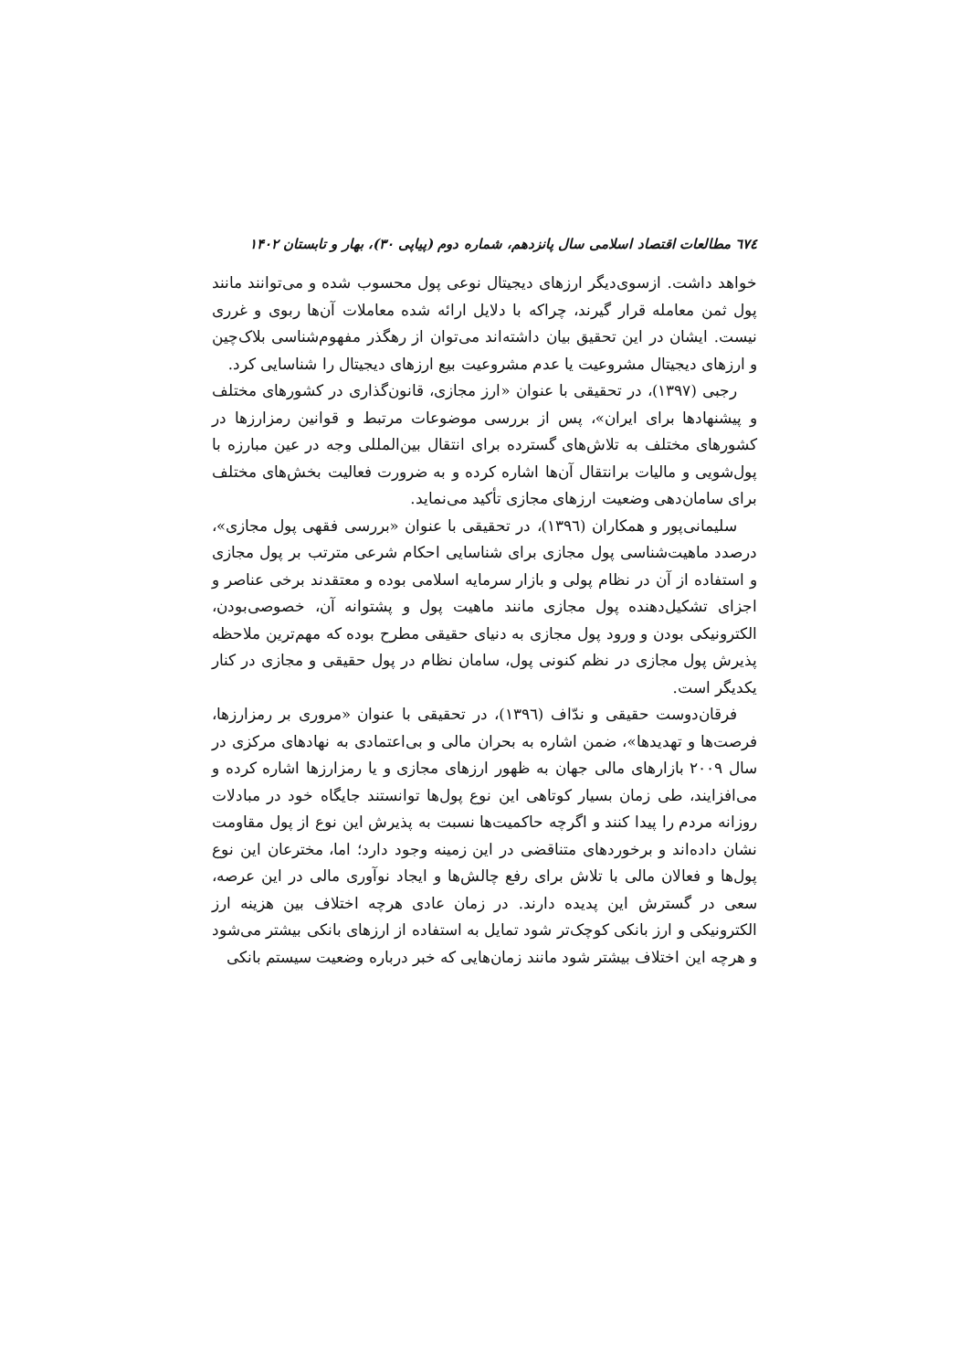٦٧٤ مطالعات اقتصاد اسلامی سال پانزدهم، شماره دوم (پیاپی ۳۰)، بهار و تابستان ۱۴۰۲
خواهد داشت. ازسوی‌دیگر ارزهای دیجیتال نوعی پول محسوب شده و می‌توانند مانند پول ثمن معامله قرار گیرند، چراکه با دلایل ارائه شده معاملات آن‌ها ربوی و غرری نیست. ایشان در این تحقیق بیان داشته‌اند می‌توان از رهگذر مفهوم‌شناسی بلاک‌چین و ارزهای دیجیتال مشروعیت یا عدم مشروعیت بیع ارزهای دیجیتال را شناسایی کرد.
رجبی (۱۳۹۷)، در تحقیقی با عنوان «ارز مجازی، قانون‌گذاری در کشورهای مختلف و پیشنهادها برای ایران»، پس از بررسی موضوعات مرتبط و قوانین رمزارزها در کشورهای مختلف به تلاش‌های گسترده برای انتقال بین‌المللی وجه در عین مبارزه با پول‌شویی و مالیات برانتقال آن‌ها اشاره کرده و به ضرورت فعالیت بخش‌های مختلف برای سامان‌دهی وضعیت ارزهای مجازی تأکید می‌نماید.
سلیمانی‌پور و همکاران (۱۳۹٦)، در تحقیقی با عنوان «بررسی فقهی پول مجازی»، درصدد ماهیت‌شناسی پول مجازی برای شناسایی احکام شرعی مترتب بر پول مجازی و استفاده از آن در نظام پولی و بازار سرمایه اسلامی بوده و معتقدند برخی عناصر و اجزای تشکیل‌دهنده پول مجازی مانند ماهیت پول و پشتوانه آن، خصوصی‌بودن، الکترونیکی بودن و ورود پول مجازی به دنیای حقیقی مطرح بوده که مهم‌ترین ملاحظه پذیرش پول مجازی در نظم کنونی پول، سامان نظام در پول حقیقی و مجازی در کنار یکدیگر است.
فرقان‌دوست حقیقی و ندّاف (۱۳۹٦)، در تحقیقی با عنوان «مروری بر رمزارزها، فرصت‌ها و تهدیدها»، ضمن اشاره به بحران مالی و بی‌اعتمادی به نهادهای مرکزی در سال ۲۰۰۹ بازارهای مالی جهان به ظهور ارزهای مجازی و یا رمزارزها اشاره کرده و می‌افزایند، طی زمان بسیار کوتاهی این نوع پول‌ها توانستند جایگاه خود در مبادلات روزانه مردم را پیدا کنند و اگرچه حاکمیت‌ها نسبت به پذیرش این نوع از پول مقاومت نشان داده‌اند و برخوردهای متناقضی در این زمینه وجود دارد؛ اما، مخترعان این نوع پول‌ها و فعالان مالی با تلاش برای رفع چالش‌ها و ایجاد نوآوری مالی در این عرصه، سعی در گسترش این پدیده دارند. در زمان عادی هرچه اختلاف بین هزینه ارز الکترونیکی و ارز بانکی کوچک‌تر شود تمایل به استفاده از ارزهای بانکی بیشتر می‌شود و هرچه این اختلاف بیشتر شود مانند زمان‌هایی که خبر درباره وضعیت سیستم بانکی